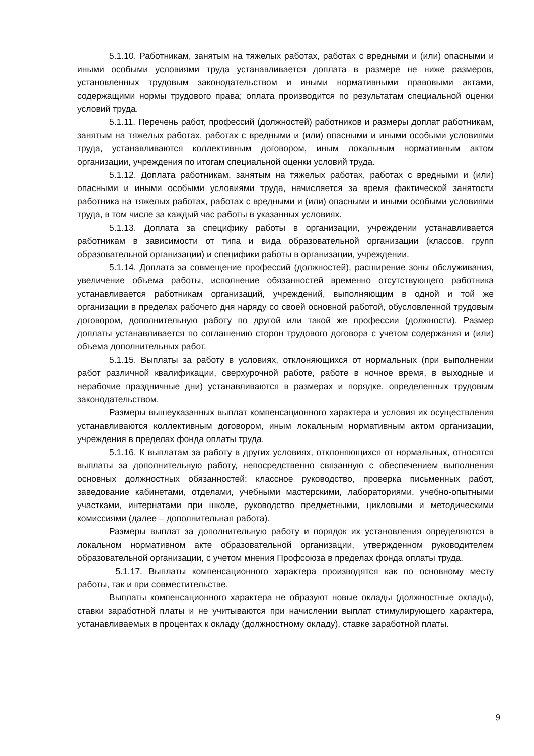5.1.10. Работникам, занятым на тяжелых работах, работах с вредными и (или) опасными и иными особыми условиями труда устанавливается доплата в размере не ниже размеров, установленных трудовым законодательством и иными нормативными правовыми актами, содержащими нормы трудового права; оплата производится по результатам специальной оценки условий труда.
5.1.11. Перечень работ, профессий (должностей) работников и размеры доплат работникам, занятым на тяжелых работах, работах с вредными и (или) опасными и иными особыми условиями труда, устанавливаются коллективным договором, иным локальным нормативным актом организации, учреждения по итогам специальной оценки условий труда.
5.1.12. Доплата работникам, занятым на тяжелых работах, работах с вредными и (или) опасными и иными особыми условиями труда, начисляется за время фактической занятости работника на тяжелых работах, работах с вредными и (или) опасными и иными особыми условиями труда, в том числе за каждый час работы в указанных условиях.
5.1.13. Доплата за специфику работы в организации, учреждении устанавливается работникам в зависимости от типа и вида образовательной организации (классов, групп образовательной организации) и специфики работы в организации, учреждении.
5.1.14. Доплата за совмещение профессий (должностей), расширение зоны обслуживания, увеличение объема работы, исполнение обязанностей временно отсутствующего работника устанавливается работникам организаций, учреждений, выполняющим в одной и той же организации в пределах рабочего дня наряду со своей основной работой, обусловленной трудовым договором, дополнительную работу по другой или такой же профессии (должности). Размер доплаты устанавливается по соглашению сторон трудового договора с учетом содержания и (или) объема дополнительных работ.
5.1.15. Выплаты за работу в условиях, отклоняющихся от нормальных (при выполнении работ различной квалификации, сверхурочной работе, работе в ночное время, в выходные и нерабочие праздничные дни) устанавливаются в размерах и порядке, определенных трудовым законодательством.
Размеры вышеуказанных выплат компенсационного характера и условия их осуществления устанавливаются коллективным договором, иным локальным нормативным актом организации, учреждения в пределах фонда оплаты труда.
5.1.16. К выплатам за работу в других условиях, отклоняющихся от нормальных, относятся выплаты за дополнительную работу, непосредственно связанную с обеспечением выполнения основных должностных обязанностей: классное руководство, проверка письменных работ, заведование кабинетами, отделами, учебными мастерскими, лабораториями, учебно-опытными участками, интернатами при школе, руководство предметными, цикловыми и методическими комиссиями (далее – дополнительная работа).
Размеры выплат за дополнительную работу и порядок их установления определяются в локальном нормативном акте образовательной организации, утвержденном руководителем образовательной организации, с учетом мнения Профсоюза в пределах фонда оплаты труда.
5.1.17. Выплаты компенсационного характера производятся как по основному месту работы, так и при совместительстве.
Выплаты компенсационного характера не образуют новые оклады (должностные оклады), ставки заработной платы и не учитываются при начислении выплат стимулирующего характера, устанавливаемых в процентах к окладу (должностному окладу), ставке заработной платы.
9